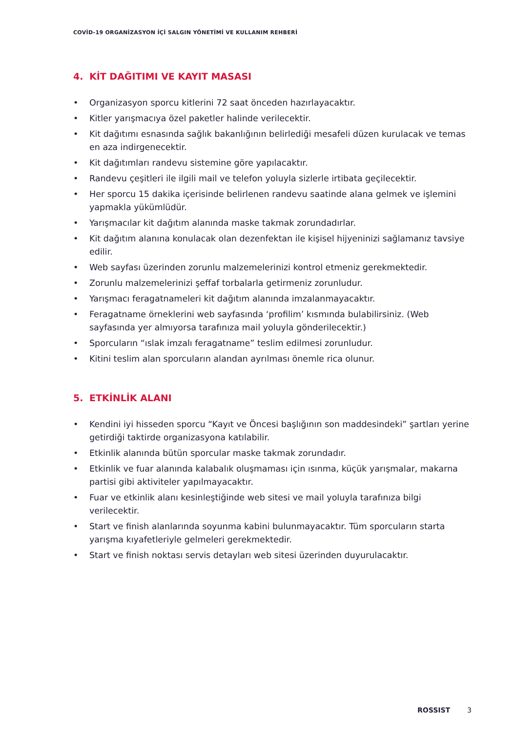COVİD-19 ORGANİZASYON İÇİ SALGIN YÖNETİMİ VE KULLANIM REHBERİ
4. KİT DAĞITIMI VE KAYIT MASASI
• Organizasyon sporcu kitlerini 72 saat önceden hazırlayacaktır.
• Kitler yarışmacıya özel paketler halinde verilecektir.
• Kit dağıtımı esnasında sağlık bakanlığının belirlediği mesafeli düzen kurulacak ve temas en aza indirgenecektir.
• Kit dağıtımları randevu sistemine göre yapılacaktır.
• Randevu çeşitleri ile ilgili mail ve telefon yoluyla sizlerle irtibata geçilecektir.
• Her sporcu 15 dakika içerisinde belirlenen randevu saatinde alana gelmek ve işlemini yapmakla yükümlüdür.
• Yarışmacılar kit dağıtım alanında maske takmak zorundadırlar.
• Kit dağıtım alanına konulacak olan dezenfektan ile kişisel hijyeninizi sağlamanız tavsiye edilir.
• Web sayfası üzerinden zorunlu malzemelerinizi kontrol etmeniz gerekmektedir.
• Zorunlu malzemelerinizi şeffaf torbalarla getirmeniz zorunludur.
• Yarışmacı feragatnameleri kit dağıtım alanında imzalanmayacaktır.
• Feragatname örneklerini web sayfasında ‘profilim’ kısmında bulabilirsiniz. (Web sayfasında yer almıyorsa tarafınıza mail yoluyla gönderilecektir.)
• Sporcuların “ıslak imzalı feragatname” teslim edilmesi zorunludur.
• Kitini teslim alan sporcuların alandan ayrılması önemle rica olunur.
5. ETKİNLİK ALANI
• Kendini iyi hisseden sporcu “Kayıt ve Öncesi başlığının son maddesindeki” şartları yerine getirdiği taktirde organizasyona katılabilir.
• Etkinlik alanında bütün sporcular maske takmak zorundadır.
• Etkinlik ve fuar alanında kalabalık oluşmaması için ısınma, küçük yarışmalar, makarna partisi gibi aktiviteler yapılmayacaktır.
• Fuar ve etkinlik alanı kesinleştiğinde web sitesi ve mail yoluyla tarafınıza bilgi verilecektir.
• Start ve finish alanlarında soyunma kabini bulunmayacaktır. Tüm sporcuların starta yarışma kıyafetleriyle gelmeleri gerekmektedir.
• Start ve finish noktası servis detayları web sitesi üzerinden duyurulacaktır.
ROSSIST 3